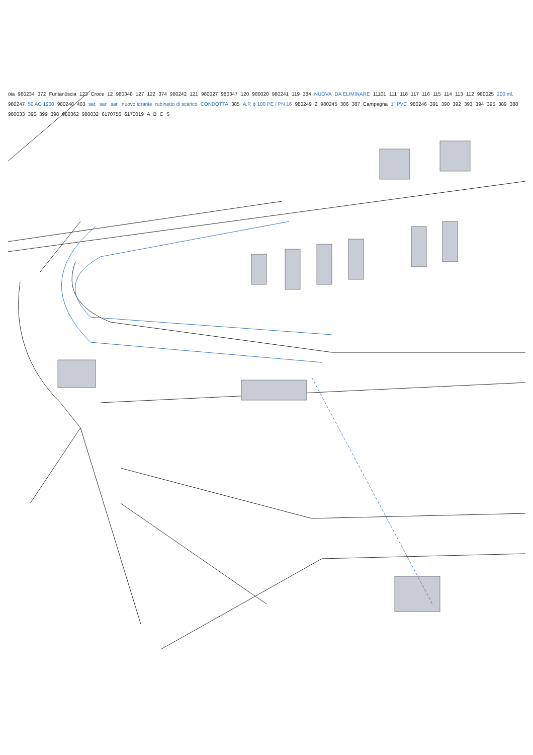öia 980234 372 Funtanüscia 123 Croce 12 980348 127 122 374 980242 121 980027 980347 120 980020 980241 119 384 NUOVA DA ELIMINARE 11101 111 118 117 116 115 114 113 112 980025 200 ml. 980247 50 AC 1960 980248 403 sar. sar. sar. nuovo idrante rubinetto di scarico CONDOTTA 385 A.P. ϕ 100 PE / PN 16 980249 2 980245 386 387 Campagna 1" PVC 980246 391 390 392 393 394 395 389 388 980033 396 399 398 980362 980032 6170756 6170019 ABCS